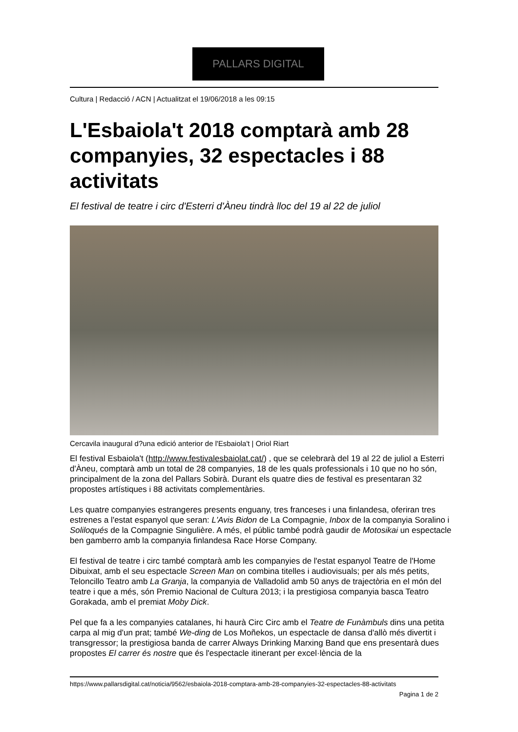PALLARS DIGITAL
Cultura | Redacció / ACN | Actualitzat el 19/06/2018 a les 09:15
L'Esbaiola't 2018 comptarà amb 28 companyies, 32 espectacles i 88 activitats
El festival de teatre i circ d'Esterri d'Àneu tindrà lloc del 19 al 22 de juliol
Cercavila inaugural d?una edició anterior de l'Esbaiola't | Oriol Riart
El festival Esbaiola't (http://www.festivalesbaiolat.cat/) , que se celebrarà del 19 al 22 de juliol a Esterri d'Àneu, comptarà amb un total de 28 companyies, 18 de les quals professionals i 10 que no ho són, principalment de la zona del Pallars Sobirà. Durant els quatre dies de festival es presentaran 32 propostes artístiques i 88 activitats complementàries.
Les quatre companyies estrangeres presents enguany, tres franceses i una finlandesa, oferiran tres estrenes a l'estat espanyol que seran: L'Avis Bidon de La Compagnie, Inbox de la companyia Soralino i Soliloqués de la Compagnie Singulière. A més, el públic també podrà gaudir de Motosikai un espectacle ben gamberro amb la companyia finlandesa Race Horse Company.
El festival de teatre i circ també comptarà amb les companyies de l'estat espanyol Teatre de l'Home Dibuixat, amb el seu espectacle Screen Man on combina titelles i audiovisuals; per als més petits, Teloncillo Teatro amb La Granja, la companyia de Valladolid amb 50 anys de trajectòria en el món del teatre i que a més, són Premio Nacional de Cultura 2013; i la prestigiosa companyia basca Teatro Gorakada, amb el premiat Moby Dick.
Pel que fa a les companyies catalanes, hi haurà Circ Circ amb el Teatre de Funàmbuls dins una petita carpa al mig d'un prat; també We-ding de Los Moñekos, un espectacle de dansa d'allò més divertit i transgressor; la prestigiosa banda de carrer Always Drinking Marxing Band que ens presentarà dues propostes El carrer és nostre que és l'espectacle itinerant per excel·lència de la
https://www.pallarsdigital.cat/noticia/9562/esbaiola-2018-comptara-amb-28-companyies-32-espectacles-88-activitats
Pagina 1 de 2